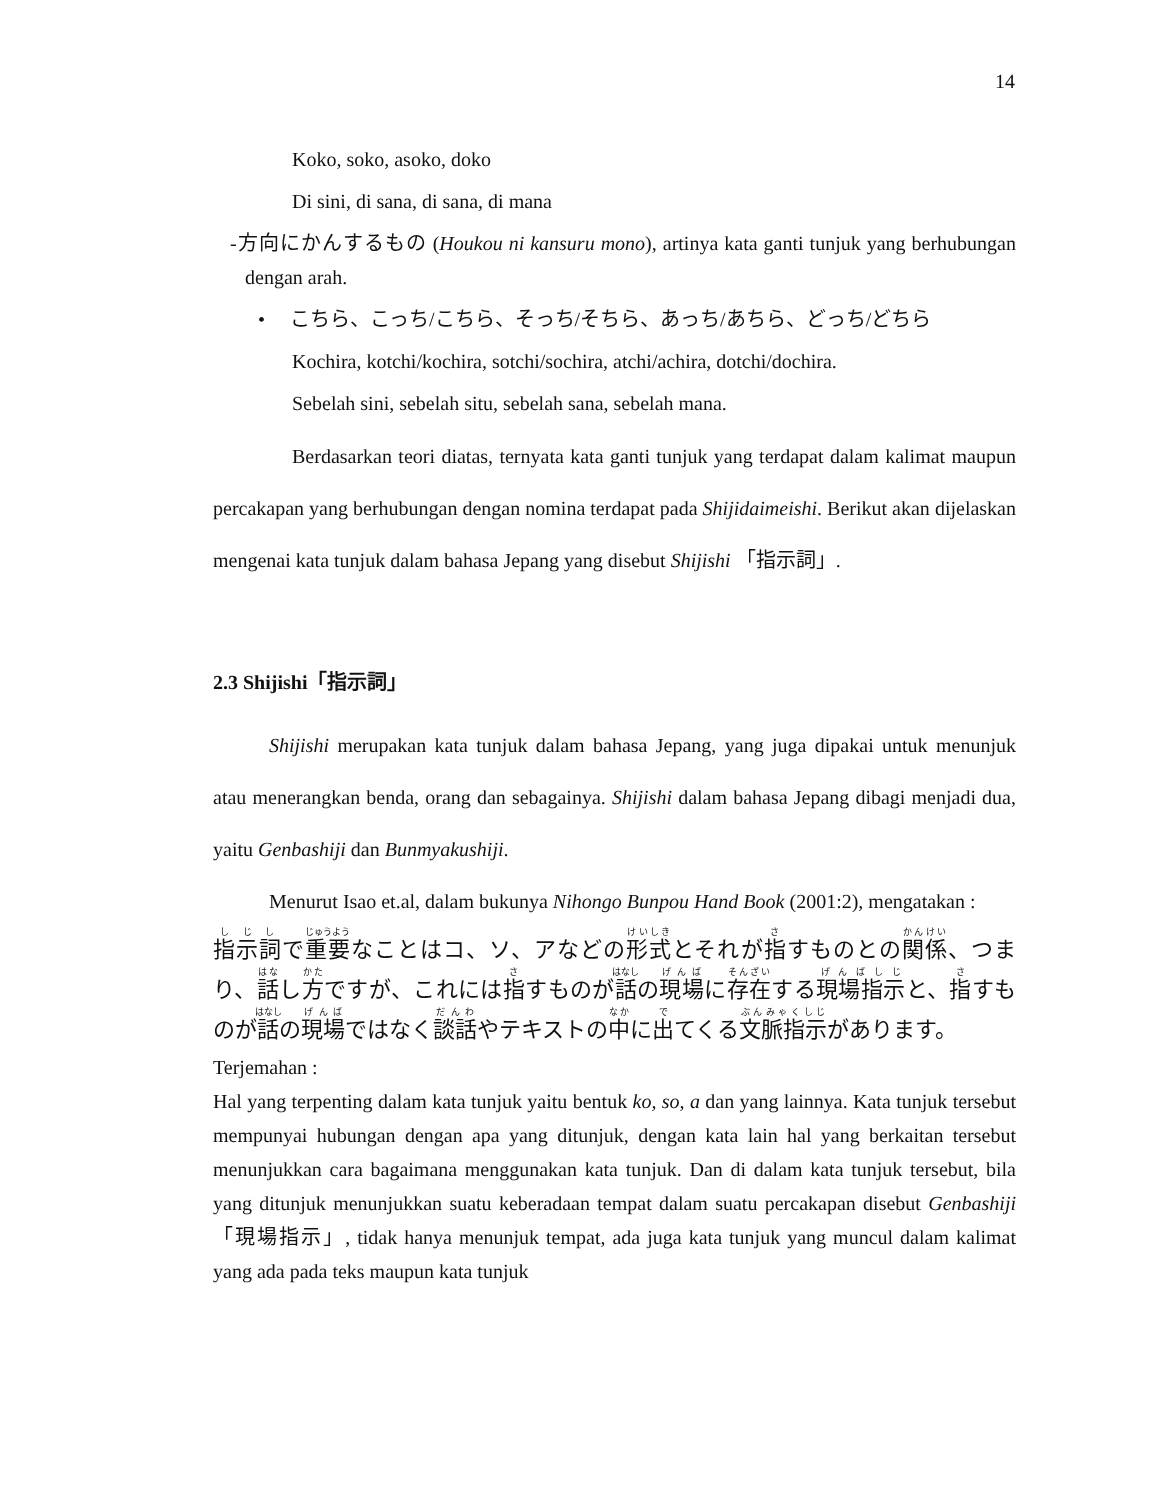14
Koko, soko, asoko, doko
Di sini, di sana, di sana, di mana
-方向にかんするもの (Houkou ni kansuru mono), artinya kata ganti tunjuk yang berhubungan dengan arah.
• こちら、こっち/こちら、そっち/そちら、あっち/あちら、どっち/どちら
Kochira, kotchi/kochira, sotchi/sochira, atchi/achira, dotchi/dochira.
Sebelah sini, sebelah situ, sebelah sana, sebelah mana.
Berdasarkan teori diatas, ternyata kata ganti tunjuk yang terdapat dalam kalimat maupun percakapan yang berhubungan dengan nomina terdapat pada Shijidaimeishi. Berikut akan dijelaskan mengenai kata tunjuk dalam bahasa Jepang yang disebut Shijishi 「指示詞」.
2.3 Shijishi「指示詞」
Shijishi merupakan kata tunjuk dalam bahasa Jepang, yang juga dipakai untuk menunjuk atau menerangkan benda, orang dan sebagainya. Shijishi dalam bahasa Jepang dibagi menjadi dua, yaitu Genbashiji dan Bunmyakushiji.
Menurut Isao et.al, dalam bukunya Nihongo Bunpou Hand Book (2001:2), mengatakan :
指示詞で重要なことはコ、ソ、アなどの形式とそれが指すものとの関係、つまり、話し方ですが、これには指すものが話の現場に存在する現場指示と、指すものが話の現場ではなく談話やテキストの中に出てくる文脈指示があります。
Terjemahan :
Hal yang terpenting dalam kata tunjuk yaitu bentuk ko, so, a dan yang lainnya. Kata tunjuk tersebut mempunyai hubungan dengan apa yang ditunjuk, dengan kata lain hal yang berkaitan tersebut menunjukkan cara bagaimana menggunakan kata tunjuk. Dan di dalam kata tunjuk tersebut, bila yang ditunjuk menunjukkan suatu keberadaan tempat dalam suatu percakapan disebut Genbashiji「現場指示」, tidak hanya menunjuk tempat, ada juga kata tunjuk yang muncul dalam kalimat yang ada pada teks maupun kata tunjuk